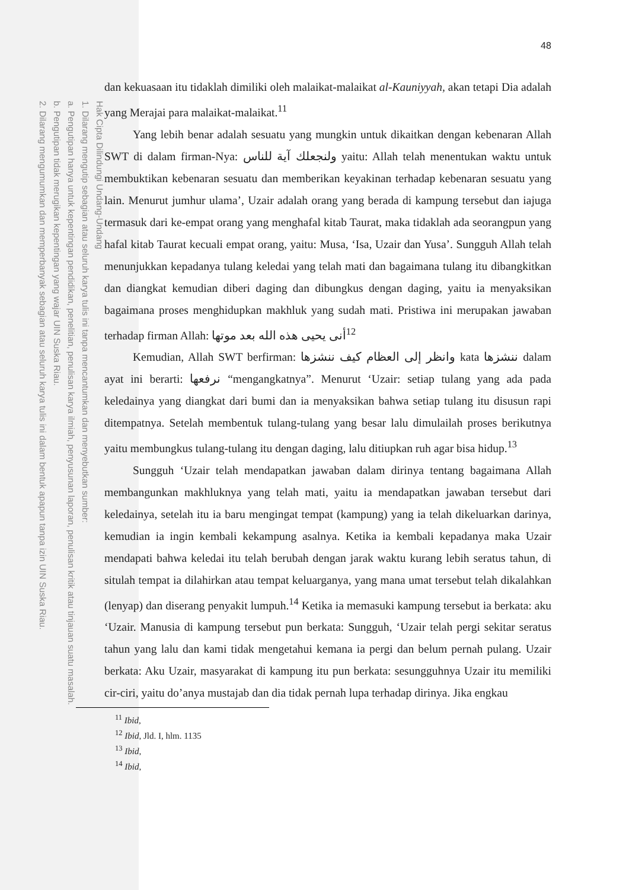Hak Cipta Dilindungi Undang-Undang
1. Dilarang mengutip sebagian atau seluruh karya tulis ini tanpa mencantumkan dan menyebutkan sumber:
a. Pengutipan hanya untuk kepentingan pendidikan, penelitian, penulisan karya ilmiah, penyusunan laporan, penulisan kritik atau tinjauan suatu masalah.
b. Pengutipan tidak merugikan kepentingan yang wajar UIN Suska Riau.
2. Dilarang mengumumkan dan memperbanyak sebagian atau seluruh karya tulis ini dalam bentuk apapun tanpa izin UIN Suska Riau.
48
dan kekuasaan itu tidaklah dimiliki oleh malaikat-malaikat al-Kauniyyah, akan tetapi Dia adalah yang Merajai para malaikat-malaikat.<sup>11</sup>
Yang lebih benar adalah sesuatu yang mungkin untuk dikaitkan dengan kebenaran Allah SWT di dalam firman-Nya: ولنجعلك آية للناس yaitu: Allah telah menentukan waktu untuk membuktikan kebenaran sesuatu dan memberikan keyakinan terhadap kebenaran sesuatu yang lain. Menurut jumhur ulama’, Uzair adalah orang yang berada di kampung tersebut dan iajuga termasuk dari ke-empat orang yang menghafal kitab Taurat, maka tidaklah ada seorangpun yang hafal kitab Taurat kecuali empat orang, yaitu: Musa, ‘Isa, Uzair dan Yusa’. Sungguh Allah telah menunjukkan kepadanya tulang keledai yang telah mati dan bagaimana tulang itu dibangkitkan dan diangkat kemudian diberi daging dan dibungkus dengan daging, yaitu ia menyaksikan bagaimana proses menghidupkan makhluk yang sudah mati. Pristiwa ini merupakan jawaban terhadap firman Allah: أنى يحيى هذه الله بعد موتها<sup>12</sup>
Kemudian, Allah SWT berfirman: وانظر إلى العظام كيف ننشزها kata ننشزها dalam ayat ini berarti: نرفعها “mengangkatnya”. Menurut ‘Uzair: setiap tulang yang ada pada keledainya yang diangkat dari bumi dan ia menyaksikan bahwa setiap tulang itu disusun rapi ditempatnya. Setelah membentuk tulang-tulang yang besar lalu dimulailah proses berikutnya yaitu membungkus tulang-tulang itu dengan daging, lalu ditiupkan ruh agar bisa hidup.<sup>13</sup>
Sungguh ‘Uzair telah mendapatkan jawaban dalam dirinya tentang bagaimana Allah membangunkan makhluknya yang telah mati, yaitu ia mendapatkan jawaban tersebut dari keledainya, setelah itu ia baru mengingat tempat (kampung) yang ia telah dikeluarkan darinya, kemudian ia ingin kembali kekampung asalnya. Ketika ia kembali kepadanya maka Uzair mendapati bahwa keledai itu telah berubah dengan jarak waktu kurang lebih seratus tahun, di situlah tempat ia dilahirkan atau tempat keluarganya, yang mana umat tersebut telah dikalahkan (lenyap) dan diserang penyakit lumpuh.<sup>14</sup> Ketika ia memasuki kampung tersebut ia berkata: aku ‘Uzair. Manusia di kampung tersebut pun berkata: Sungguh, ‘Uzair telah pergi sekitar seratus tahun yang lalu dan kami tidak mengetahui kemana ia pergi dan belum pernah pulang. Uzair berkata: Aku Uzair, masyarakat di kampung itu pun berkata: sesungguhnya Uzair itu memiliki cir-ciri, yaitu do’anya mustajab dan dia tidak pernah lupa terhadap dirinya. Jika engkau
<sup>11</sup> Ibid,
<sup>12</sup> Ibid, Jld. I, hlm. 1135
<sup>13</sup> Ibid,
<sup>14</sup> Ibid,